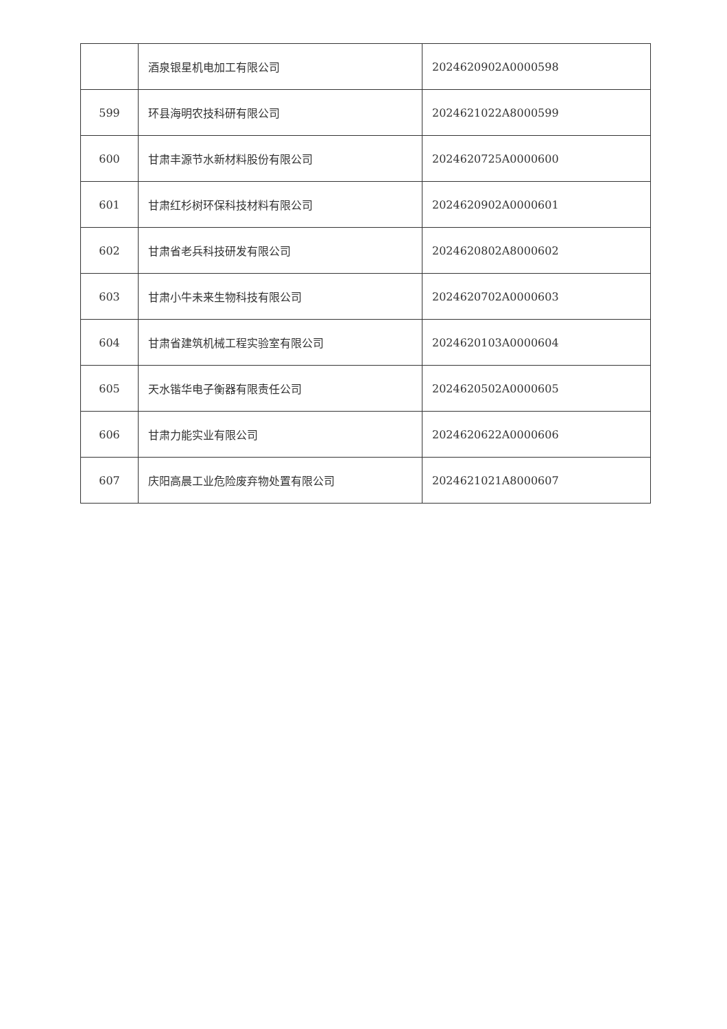| | 酒泉银星机电加工有限公司 | 2024620902A0000598 |
| 599 | 环县海明农技科研有限公司 | 2024621022A8000599 |
| 600 | 甘肃丰源节水新材料股份有限公司 | 2024620725A0000600 |
| 601 | 甘肃红杉树环保科技材料有限公司 | 2024620902A0000601 |
| 602 | 甘肃省老兵科技研发有限公司 | 2024620802A8000602 |
| 603 | 甘肃小牛未来生物科技有限公司 | 2024620702A0000603 |
| 604 | 甘肃省建筑机械工程实验室有限公司 | 2024620103A0000604 |
| 605 | 天水锴华电子衡器有限责任公司 | 2024620502A0000605 |
| 606 | 甘肃力能实业有限公司 | 2024620622A0000606 |
| 607 | 庆阳高晨工业危险废弃物处置有限公司 | 2024621021A8000607 |